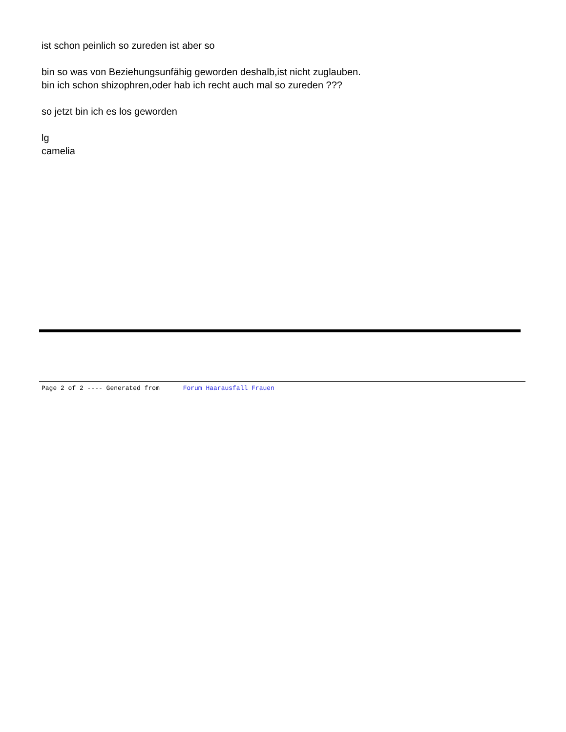ist schon peinlich so zureden ist aber so
bin so was von Beziehungsunfähig geworden deshalb,ist nicht zuglauben.
bin ich schon shizophren,oder hab ich recht auch mal so zureden ???
so jetzt bin ich es los geworden
lg
camelia
Page 2 of 2 ---- Generated from Forum Haarausfall Frauen